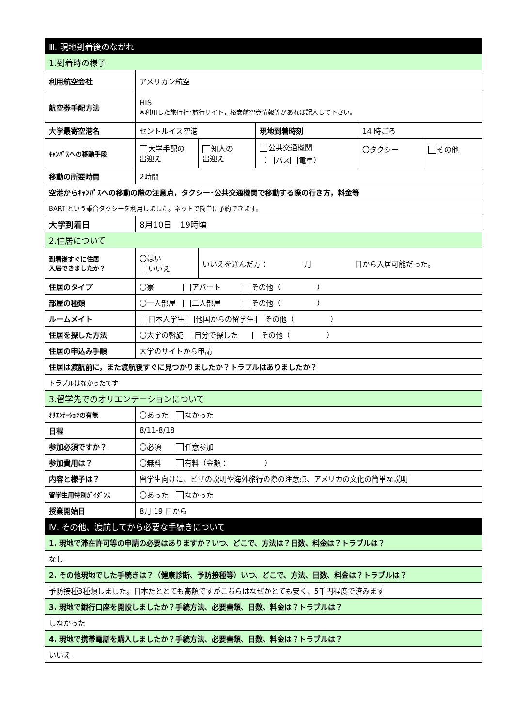| Ⅲ. 現地到着後のながれ | | | | | |
| 1.到着時の様子 | | | | | |
| 利用航空会社 | アメリカン航空 | | | | |
| 航空券手配方法 | HIS ※利用した旅行社･旅行サイト，格安航空券情報等があれば記入して下さい。 | | | | |
| 大学最寄空港名 | セントルイス空港 | | 現地到着時刻 | 14 時ごろ | |
| ｷｬﾝﾊﾟｽへの移動手段 | 大学手配の 出迎え | 知人の 出迎え | 公共交通機関 （ バス 電車） | 〇タクシー | その他 |
| 移動の所要時間 | 2時間 | | | | |
| 空港からｷｬﾝﾊﾟｽへの移動の際の注意点，タクシー･公共交通機関で移動する際の行き方，料金等 | | | | | |
| BART という乗合タクシーを利用しました。ネットで簡単に予約できます。 | | | | | |
| 大学到着日 | 8月10日 19時頃 | | | | |
| 2.住居について | | | | | |
| 到着後すぐに住居 入居できましたか？ | 〇はい いいえ | いいえを選んだ方： 月 日から入居可能だった。 | | | |
| 住居のタイプ | 〇寮 アパート その他（ ） | | | | |
| 部屋の種類 | 〇一人部屋 二人部屋 その他（ ） | | | | |
| ルームメイト | 日本人学生 他国からの留学生 その他（ ） | | | | |
| 住居を探した方法 | 〇大学の斡旋 自分で探した その他（ ） | | | | |
| 住居の申込み手順 | 大学のサイトから申請 | | | | |
| 住居は渡航前に，また渡航後すぐに見つかりましたか？トラブルはありましたか？ | | | | | |
| トラブルはなかったです | | | | | |
| 3.留学先でのオリエンテーションについて | | | | | |
| ｵﾘｴﾝﾃｰｼｮﾝの有無 | 〇あった なかった | | | | |
| 日程 | 8/11-8/18 | | | | |
| 参加必須ですか？ | 〇必須 任意参加 | | | | |
| 参加費用は？ | 〇無料 有料（金額： ） | | | | |
| 内容と様子は？ | 留学生向けに、ビザの説明や海外旅行の際の注意点、アメリカの文化の簡単な説明 | | | | |
| 留学生用特別ｶﾞｲﾀﾞﾝｽ | 〇あった なかった | | | | |
| 授業開始日 | 8月 19 日から | | | | |
| Ⅳ. その他、渡航してから必要な手続きについて | | | | | |
| 1. 現地で滞在許可等の申請の必要はありますか？いつ、どこで、方法は？日数、料金は？トラブルは？ | | | | | |
| なし | | | | | |
| 2. その他現地でした手続きは？（健康診断、予防接種等）いつ、どこで、方法、日数、料金は？トラブルは？ | | | | | |
| 予防接種3種類しました。日本だととても高額ですがこちらはなぜかとても安く、5千円程度で済みます | | | | | |
| 3. 現地で銀行口座を開設しましたか？手続方法、必要書類、日数、料金は？トラブルは？ | | | | | |
| しなかった | | | | | |
| 4. 現地で携帯電話を購入しましたか？手続方法、必要書類、日数、料金は？トラブルは？ | | | | | |
| いいえ | | | | | |